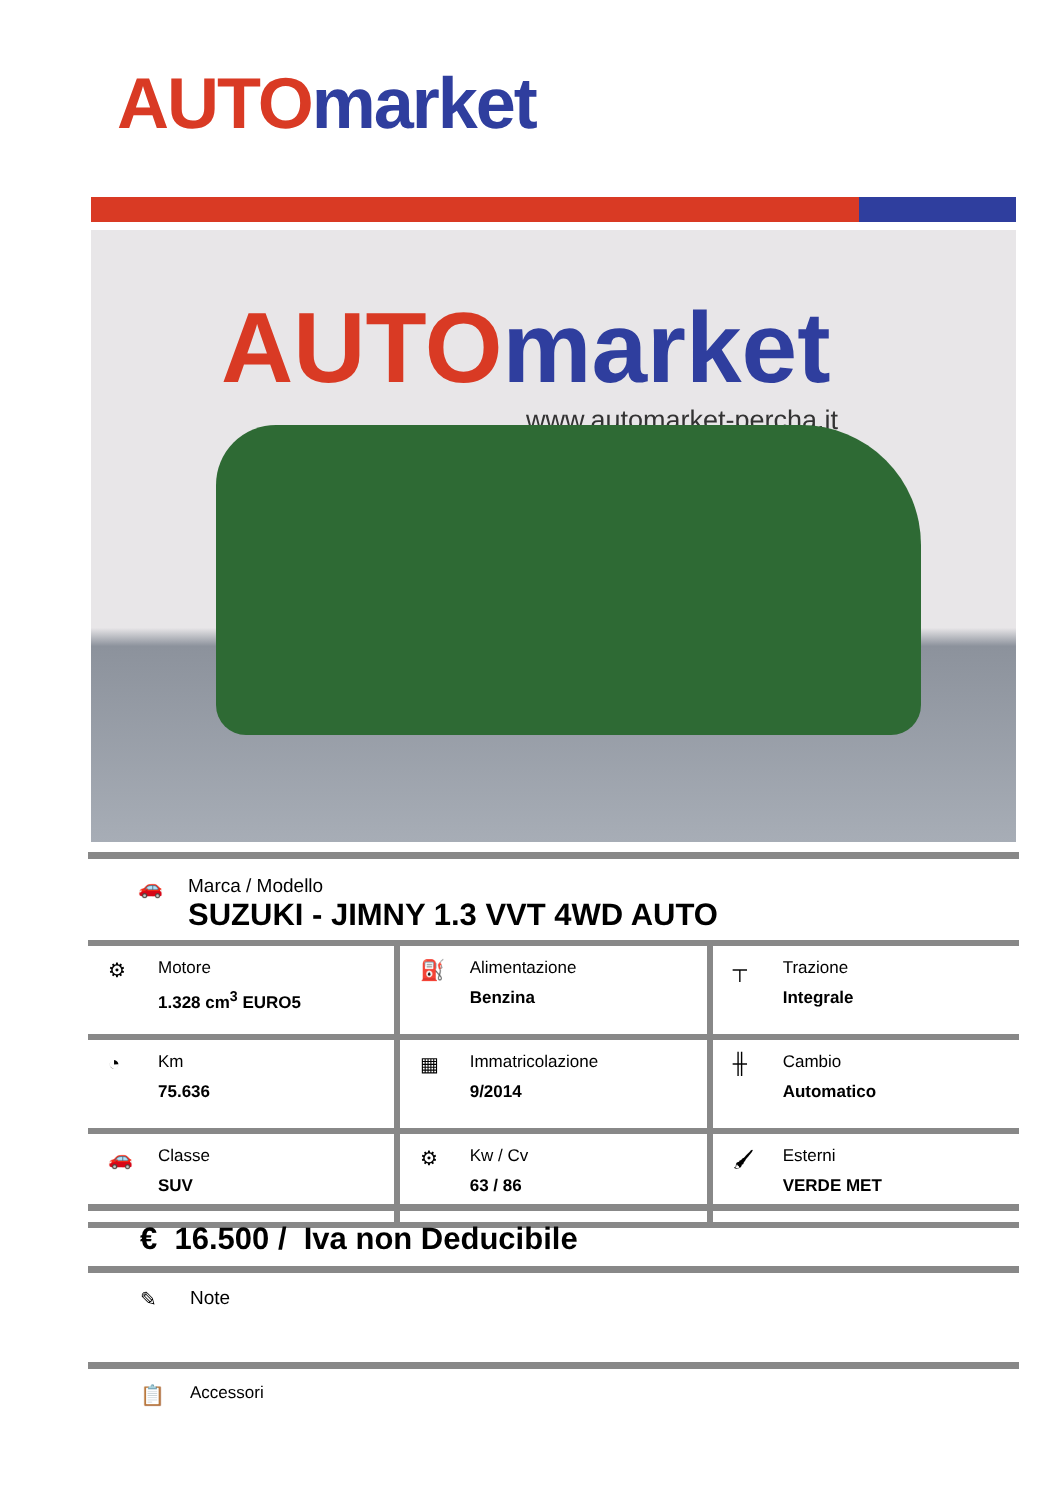AUTO market
AUTO market
www.automarket-percha.it
🚗
Marca / Modello
SUZUKI - JIMNY 1.3 VVT 4WD AUTO
| ⚙ Motore 1.328 cm<sup>3</sup> EURO5 | ⛽ Alimentazione Benzina | ┬ Trazione Integrale |
| ◔ Km 75.636 | ▦ Immatricolazione 9/2014 | ╫ Cambio Automatico |
| 🚗 Classe SUV | ⚙ Kw / Cv 63 / 86 | 🖌 Esterni VERDE MET |
€ 16.500 / Iva non Deducibile
✎ Note
📋 Accessori